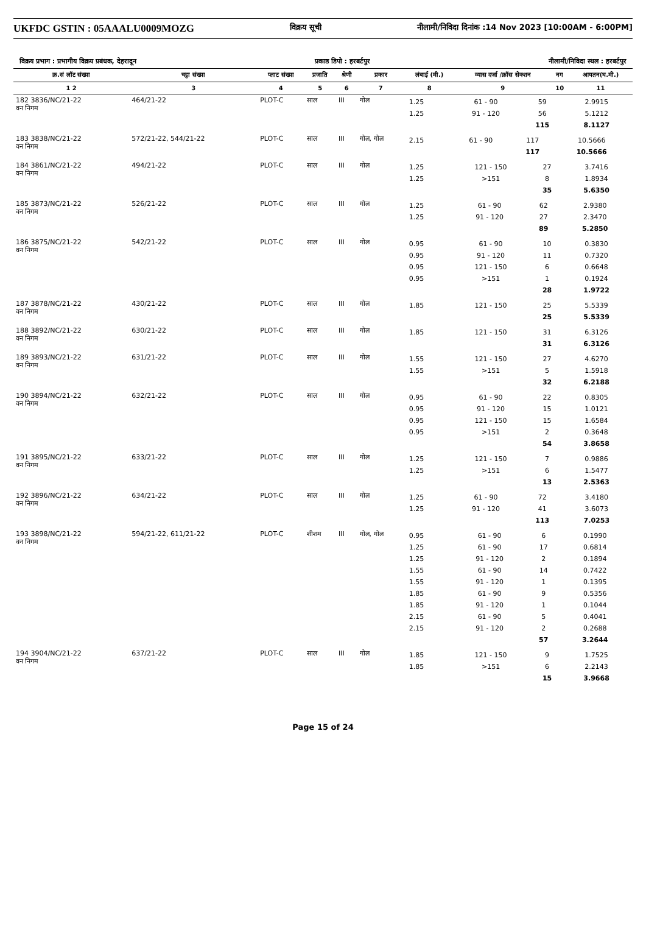UKFDC GSTIN : 05AAALU0009MOZG
विक्रय सूची नीलामी/निविदा दिनांक :14 Nov 2023 [10:00AM - 6:00PM]
विक्रय प्रभाग : प्रभागीय विक्रय प्रबंधक, देहरादून प्रकाष्ठ डिपो : हरबर्टपुर नीलामी/निविदा स्थल : हरबर्टपुर
| क्र.सं लॉट संख्या | चट्टा संख्या | प्लाट संख्या | प्रजाति | श्रेणी | प्रकार | लंबाई (मी.) | व्यास दर्जा /क्रॉस सेक्शन | नग | आयतन(घ.मी.) |
| --- | --- | --- | --- | --- | --- | --- | --- | --- | --- |
| 1 2 | 3 | 4 | 5 | 6 | 7 | 8 | 9 | 10 | 11 |
| 182 3836/NC/21-22 वन निगम | 464/21-22 | PLOT-C | साल | III | गोल | / 1.25 / 61 - 90 / 59 / 2.9915 / / 1.25 / 91 - 120 / 56 / 5.1212 / / / / 115 / 8.1127 / | | | |
| 183 3838/NC/21-22 वन निगम | 572/21-22, 544/21-22 | PLOT-C | साल | III | गोल, गोल | / 2.15 / 61 - 90 / 117 / 10.5666 / / / / 117 / 10.5666 / | | | |
| 184 3861/NC/21-22 वन निगम | 494/21-22 | PLOT-C | साल | III | गोल | / 1.25 / 121 - 150 / 27 / 3.7416 / / 1.25 / >151 / 8 / 1.8934 / / / / 35 / 5.6350 / | | | |
| 185 3873/NC/21-22 वन निगम | 526/21-22 | PLOT-C | साल | III | गोल | / 1.25 / 61 - 90 / 62 / 2.9380 / / 1.25 / 91 - 120 / 27 / 2.3470 / / / / 89 / 5.2850 / | | | |
| 186 3875/NC/21-22 वन निगम | 542/21-22 | PLOT-C | साल | III | गोल | / 0.95 / 61 - 90 / 10 / 0.3830 / / 0.95 / 91 - 120 / 11 / 0.7320 / / 0.95 / 121 - 150 / 6 / 0.6648 / / 0.95 / >151 / 1 / 0.1924 / / / / 28 / 1.9722 / | | | |
| 187 3878/NC/21-22 वन निगम | 430/21-22 | PLOT-C | साल | III | गोल | / 1.85 / 121 - 150 / 25 / 5.5339 / / / / 25 / 5.5339 / | | | |
| 188 3892/NC/21-22 वन निगम | 630/21-22 | PLOT-C | साल | III | गोल | / 1.85 / 121 - 150 / 31 / 6.3126 / / / / 31 / 6.3126 / | | | |
| 189 3893/NC/21-22 वन निगम | 631/21-22 | PLOT-C | साल | III | गोल | / 1.55 / 121 - 150 / 27 / 4.6270 / / 1.55 / >151 / 5 / 1.5918 / / / / 32 / 6.2188 / | | | |
| 190 3894/NC/21-22 वन निगम | 632/21-22 | PLOT-C | साल | III | गोल | / 0.95 / 61 - 90 / 22 / 0.8305 / / 0.95 / 91 - 120 / 15 / 1.0121 / / 0.95 / 121 - 150 / 15 / 1.6584 / / 0.95 / >151 / 2 / 0.3648 / / / / 54 / 3.8658 / | | | |
| 191 3895/NC/21-22 वन निगम | 633/21-22 | PLOT-C | साल | III | गोल | / 1.25 / 121 - 150 / 7 / 0.9886 / / 1.25 / >151 / 6 / 1.5477 / / / / 13 / 2.5363 / | | | |
| 192 3896/NC/21-22 वन निगम | 634/21-22 | PLOT-C | साल | III | गोल | / 1.25 / 61 - 90 / 72 / 3.4180 / / 1.25 / 91 - 120 / 41 / 3.6073 / / / / 113 / 7.0253 / | | | |
| 193 3898/NC/21-22 वन निगम | 594/21-22, 611/21-22 | PLOT-C | शीशम | III | गोल, गोल | / 0.95 / 61 - 90 / 6 / 0.1990 / / 1.25 / 61 - 90 / 17 / 0.6814 / / 1.25 / 91 - 120 / 2 / 0.1894 / / 1.55 / 61 - 90 / 14 / 0.7422 / / 1.55 / 91 - 120 / 1 / 0.1395 / / 1.85 / 61 - 90 / 9 / 0.5356 / / 1.85 / 91 - 120 / 1 / 0.1044 / / 2.15 / 61 - 90 / 5 / 0.4041 / / 2.15 / 91 - 120 / 2 / 0.2688 / / / / 57 / 3.2644 / | | | |
| 194 3904/NC/21-22 वन निगम | 637/21-22 | PLOT-C | साल | III | गोल | / 1.85 / 121 - 150 / 9 / 1.7525 / / 1.85 / >151 / 6 / 2.2143 / / / / 15 / 3.9668 / | | | |
Page 15 of 24